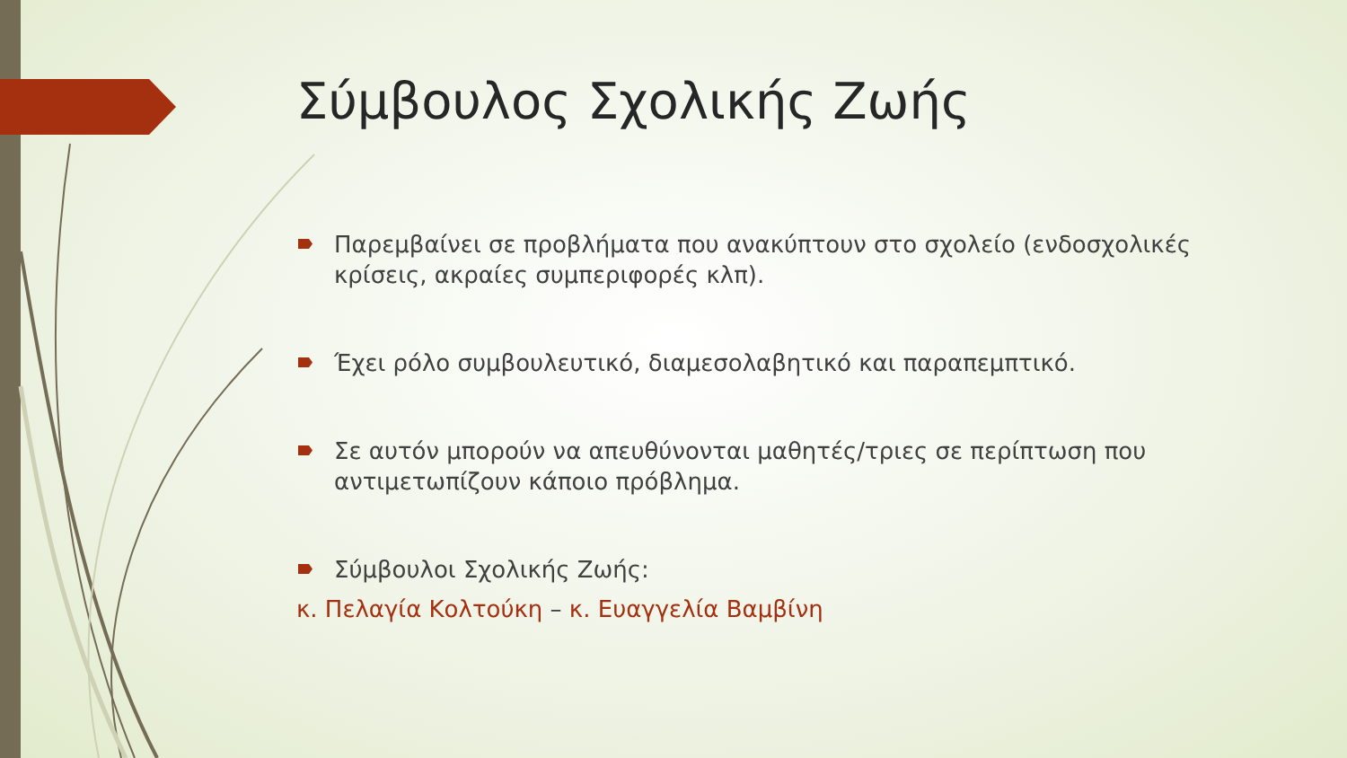Σύμβουλος Σχολικής Ζωής
Παρεμβαίνει σε προβλήματα που ανακύπτουν στο σχολείο (ενδοσχολικές κρίσεις, ακραίες συμπεριφορές κλπ).
Έχει ρόλο συμβουλευτικό, διαμεσολαβητικό και παραπεμπτικό.
Σε αυτόν μπορούν να απευθύνονται μαθητές/τριες σε περίπτωση που αντιμετωπίζουν κάποιο πρόβλημα.
Σύμβουλοι Σχολικής Ζωής:
κ. Πελαγία Κολτούκη – κ. Ευαγγελία Βαμβίνη